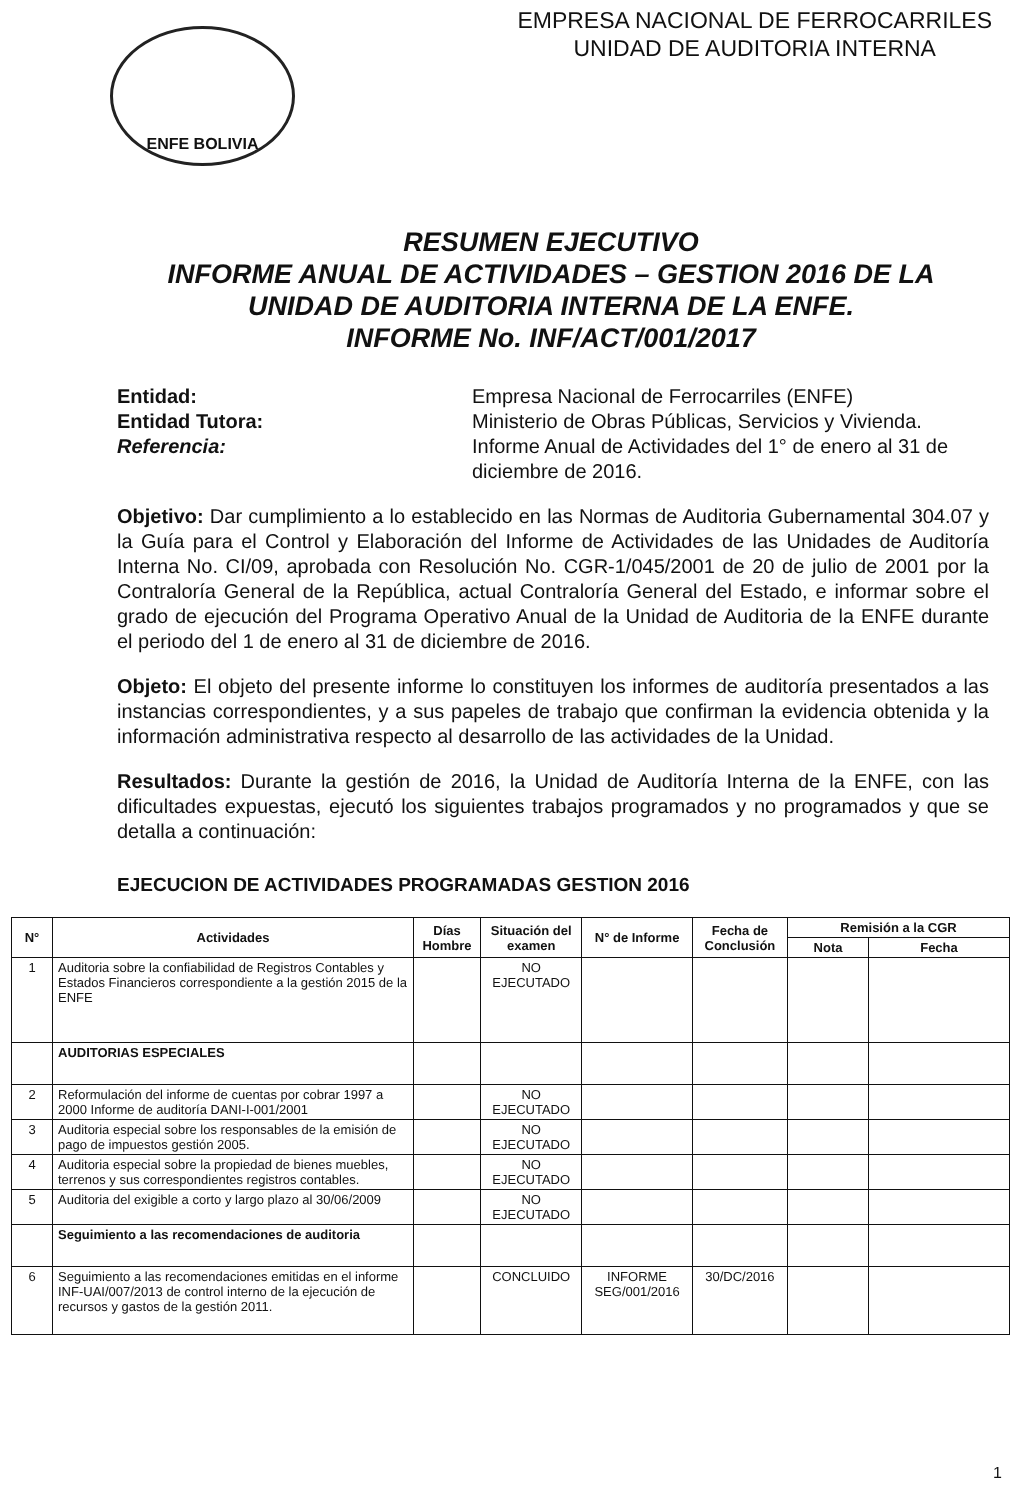ENFE BOLIVIA
EMPRESA NACIONAL DE FERROCARRILES
UNIDAD DE AUDITORIA INTERNA
RESUMEN EJECUTIVO
INFORME ANUAL DE ACTIVIDADES – GESTION 2016 DE LA UNIDAD DE AUDITORIA INTERNA DE LA ENFE.
INFORME No. INF/ACT/001/2017
Entidad:
Empresa Nacional de Ferrocarriles (ENFE)
Entidad Tutora:
Ministerio de Obras Públicas, Servicios y Vivienda.
Referencia:
Informe Anual de Actividades del 1° de enero al 31 de diciembre de 2016.
Objetivo: Dar cumplimiento a lo establecido en las Normas de Auditoria Gubernamental 304.07 y la Guía para el Control y Elaboración del Informe de Actividades de las Unidades de Auditoría Interna No. CI/09, aprobada con Resolución No. CGR-1/045/2001 de 20 de julio de 2001 por la Contraloría General de la República, actual Contraloría General del Estado, e informar sobre el grado de ejecución del Programa Operativo Anual de la Unidad de Auditoria de la ENFE durante el periodo del 1 de enero al 31 de diciembre de 2016.
Objeto: El objeto del presente informe lo constituyen los informes de auditoría presentados a las instancias correspondientes, y a sus papeles de trabajo que confirman la evidencia obtenida y la información administrativa respecto al desarrollo de las actividades de la Unidad.
Resultados: Durante la gestión de 2016, la Unidad de Auditoría Interna de la ENFE, con las dificultades expuestas, ejecutó los siguientes trabajos programados y no programados y que se detalla a continuación:
EJECUCION DE ACTIVIDADES PROGRAMADAS GESTION 2016
| N° | Actividades | Días Hombre | Situación del examen | N° de Informe | Fecha de Conclusión | Remisión a la CGR | |
| --- | --- | --- | --- | --- | --- | --- | --- |
| | | | | | | Nota | Fecha |
| 1 | Auditoria sobre la confiabilidad de Registros Contables y Estados Financieros correspondiente a la gestión 2015 de la ENFE | | NO EJECUTADO | | | | |
| | AUDITORIAS ESPECIALES | | | | | | |
| 2 | Reformulación del informe de cuentas por cobrar 1997 a 2000 Informe de auditoría DANI-I-001/2001 | | NO EJECUTADO | | | | |
| 3 | Auditoria especial sobre los responsables de la emisión de pago de impuestos gestión 2005. | | NO EJECUTADO | | | | |
| 4 | Auditoria especial sobre la propiedad de bienes muebles, terrenos y sus correspondientes registros contables. | | NO EJECUTADO | | | | |
| 5 | Auditoria del exigible a corto y largo plazo al 30/06/2009 | | NO EJECUTADO | | | | |
| | Seguimiento a las recomendaciones de auditoria | | | | | | |
| 6 | Seguimiento a las recomendaciones emitidas en el informe INF-UAI/007/2013 de control interno de la ejecución de recursos y gastos de la gestión 2011. | | CONCLUIDO | INFORME SEG/001/2016 | 30/DC/2016 | | |
1